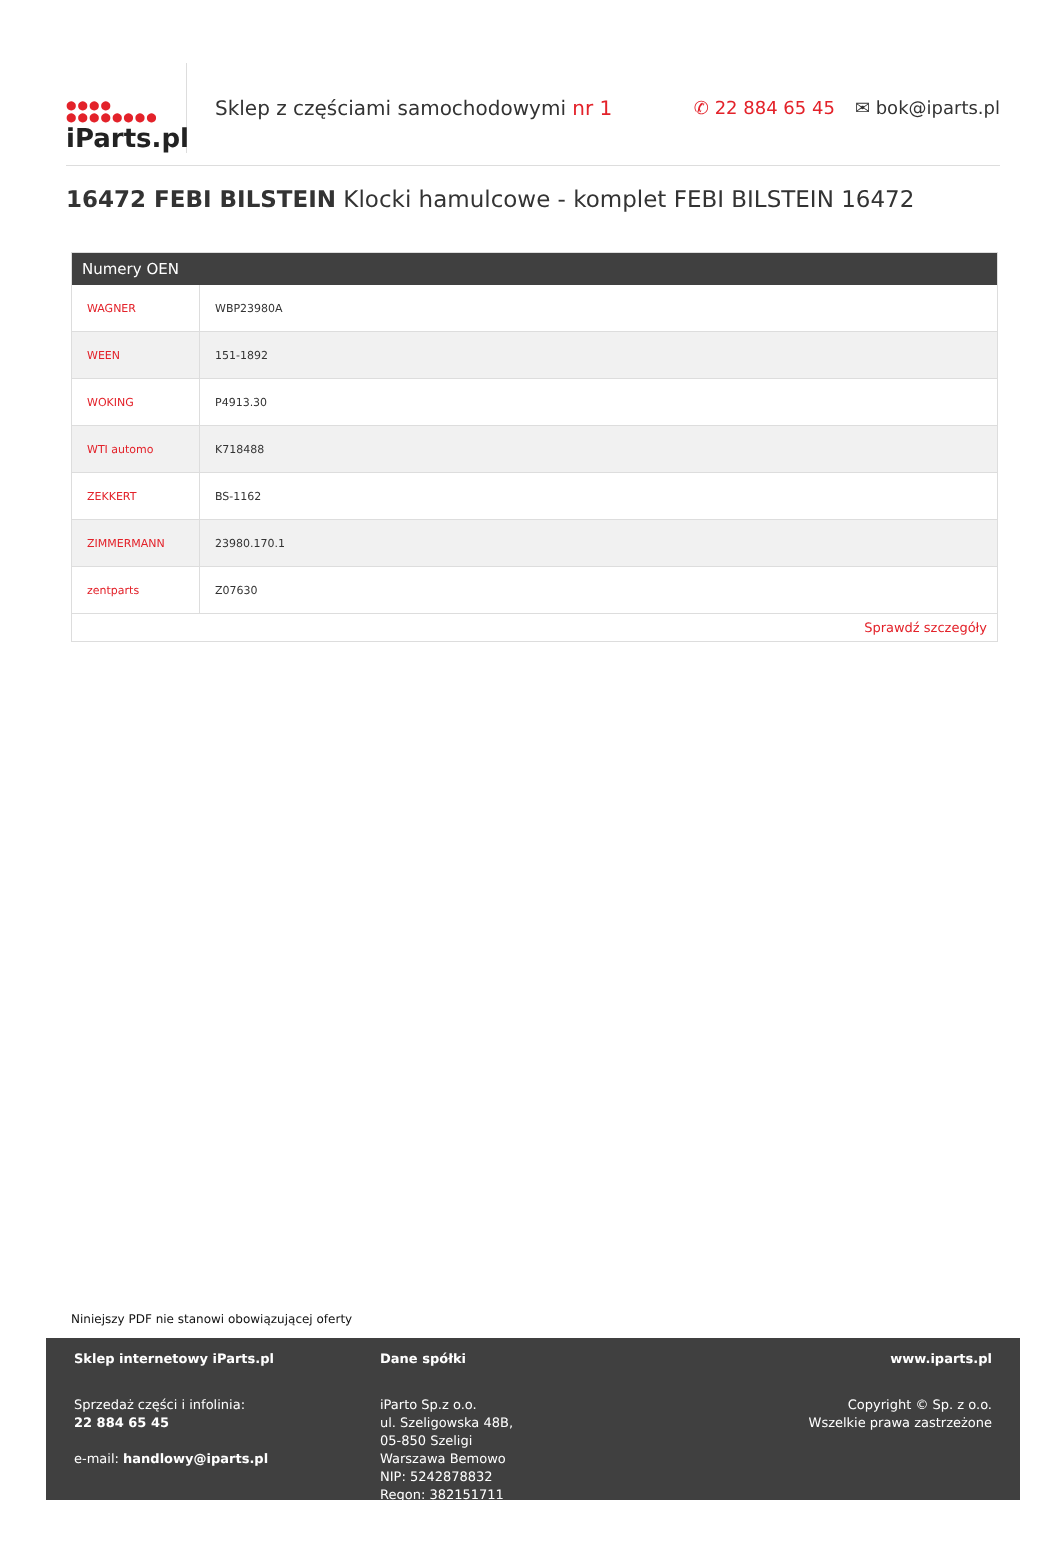●●●●
●●●●●●●●
iParts.pl
Sklep z częściami samochodowymi nr 1
✆ 22 884 65 45 ✉ bok@iparts.pl
16472 FEBI BILSTEIN Klocki hamulcowe - komplet FEBI BILSTEIN 16472
Numery OEN
| WAGNER | WBP23980A |
| WEEN | 151-1892 |
| WOKING | P4913.30 |
| WTI automo | K718488 |
| ZEKKERT | BS-1162 |
| ZIMMERMANN | 23980.170.1 |
| zentparts | Z07630 |
Sprawdź szczegóły
Niniejszy PDF nie stanowi obowiązującej oferty
Sklep internetowy iParts.pl
Sprzedaż części i infolinia:
22 884 65 45
e-mail: handlowy@iparts.pl
Dane spółki
iParto Sp.z o.o.
ul. Szeligowska 48B,
05-850 Szeligi
Warszawa Bemowo
NIP: 5242878832
Regon: 382151711
www.iparts.pl
Copyright © Sp. z o.o.
Wszelkie prawa zastrzeżone